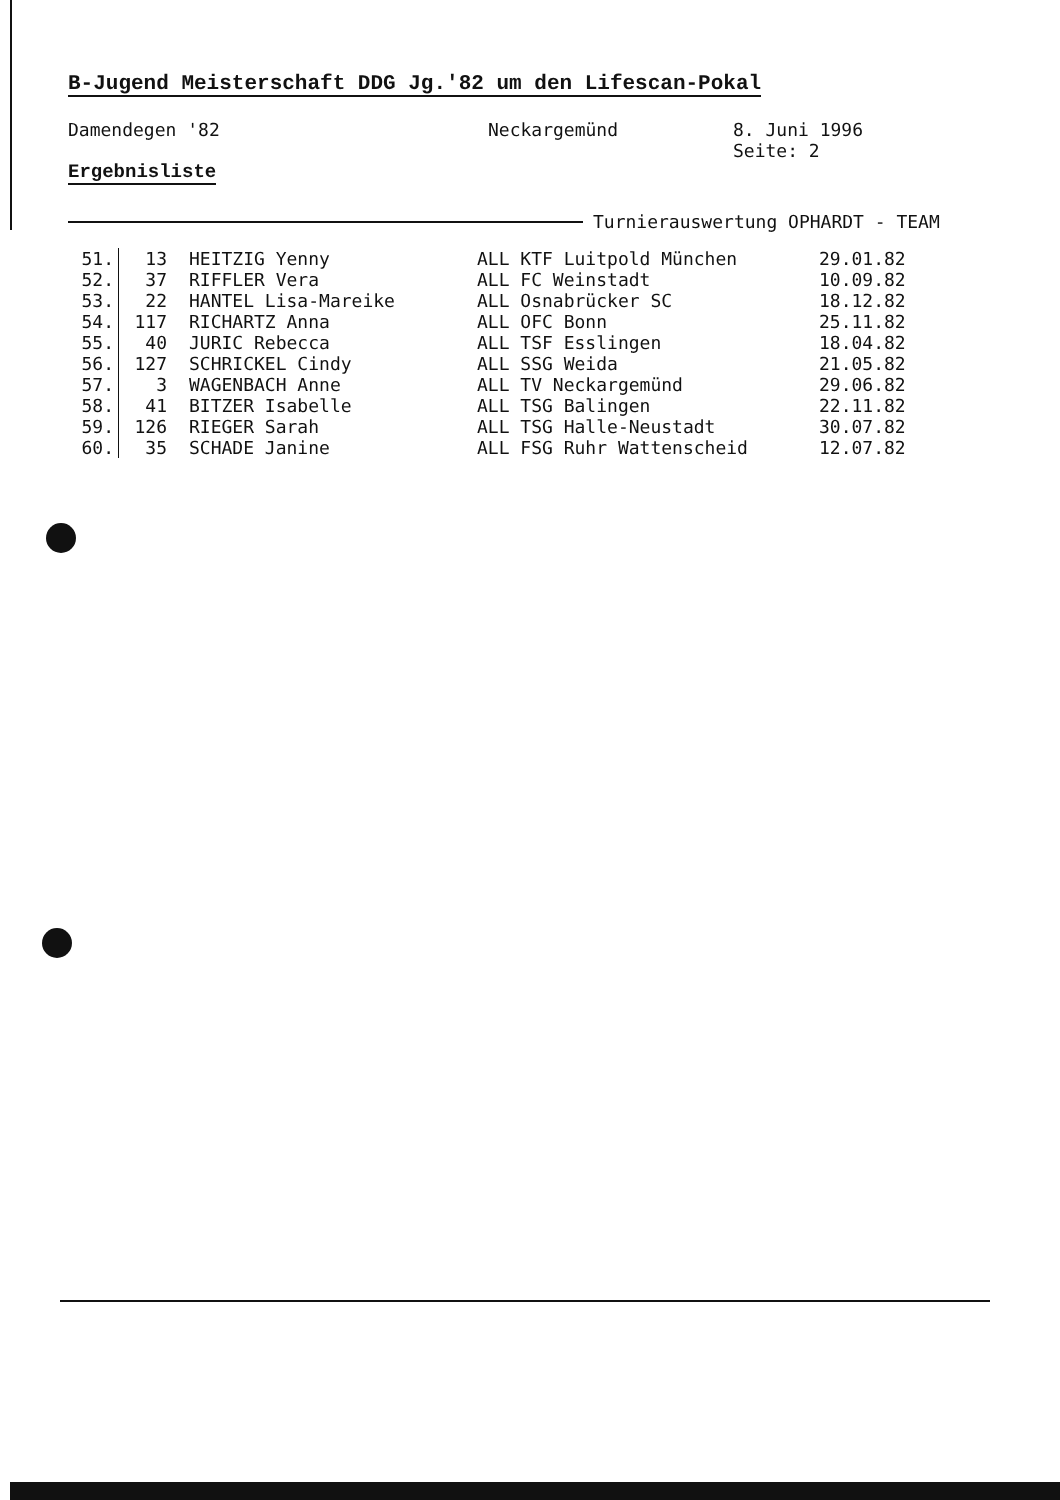B-Jugend Meisterschaft DDG Jg.'82 um den Lifescan-Pokal
Damendegen '82 Neckargemünd 8. Juni 1996
Seite: 2
Ergebnisliste
Turnierauswertung OPHARDT - TEAM
| 51. | 13 | HEITZIG Yenny | ALL KTF Luitpold München | 29.01.82 |
| 52. | 37 | RIFFLER Vera | ALL FC Weinstadt | 10.09.82 |
| 53. | 22 | HANTEL Lisa-Mareike | ALL Osnabrücker SC | 18.12.82 |
| 54. | 117 | RICHARTZ Anna | ALL OFC Bonn | 25.11.82 |
| 55. | 40 | JURIC Rebecca | ALL TSF Esslingen | 18.04.82 |
| 56. | 127 | SCHRICKEL Cindy | ALL SSG Weida | 21.05.82 |
| 57. | 3 | WAGENBACH Anne | ALL TV Neckargemünd | 29.06.82 |
| 58. | 41 | BITZER Isabelle | ALL TSG Balingen | 22.11.82 |
| 59. | 126 | RIEGER Sarah | ALL TSG Halle-Neustadt | 30.07.82 |
| 60. | 35 | SCHADE Janine | ALL FSG Ruhr Wattenscheid | 12.07.82 |